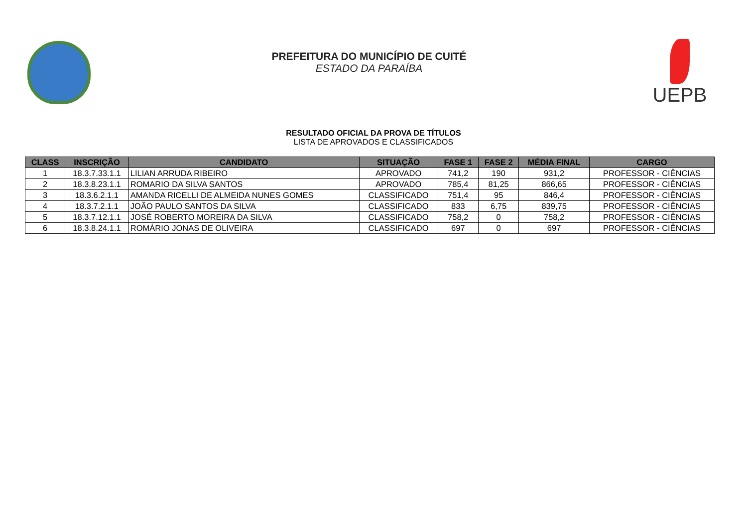PREFEITURA DO MUNICÍPIO DE CUITÉ
ESTADO DA PARAÍBA
UEPB
RESULTADO OFICIAL DA PROVA DE TÍTULOS
LISTA DE APROVADOS E CLASSIFICADOS
| CLASS | INSCRIÇÃO | CANDIDATO | SITUAÇÃO | FASE 1 | FASE 2 | MÉDIA FINAL | CARGO |
| --- | --- | --- | --- | --- | --- | --- | --- |
| 1 | 18.3.7.33.1.1 | LILIAN ARRUDA RIBEIRO | APROVADO | 741,2 | 190 | 931,2 | PROFESSOR - CIÊNCIAS |
| 2 | 18.3.8.23.1.1 | ROMARIO DA SILVA SANTOS | APROVADO | 785,4 | 81,25 | 866,65 | PROFESSOR - CIÊNCIAS |
| 3 | 18.3.6.2.1.1 | AMANDA RICELLI DE ALMEIDA NUNES GOMES | CLASSIFICADO | 751,4 | 95 | 846,4 | PROFESSOR - CIÊNCIAS |
| 4 | 18.3.7.2.1.1 | JOÃO PAULO SANTOS DA SILVA | CLASSIFICADO | 833 | 6,75 | 839,75 | PROFESSOR - CIÊNCIAS |
| 5 | 18.3.7.12.1.1 | JOSÉ ROBERTO MOREIRA DA SILVA | CLASSIFICADO | 758,2 | 0 | 758,2 | PROFESSOR - CIÊNCIAS |
| 6 | 18.3.8.24.1.1 | ROMÁRIO JONAS DE OLIVEIRA | CLASSIFICADO | 697 | 0 | 697 | PROFESSOR - CIÊNCIAS |